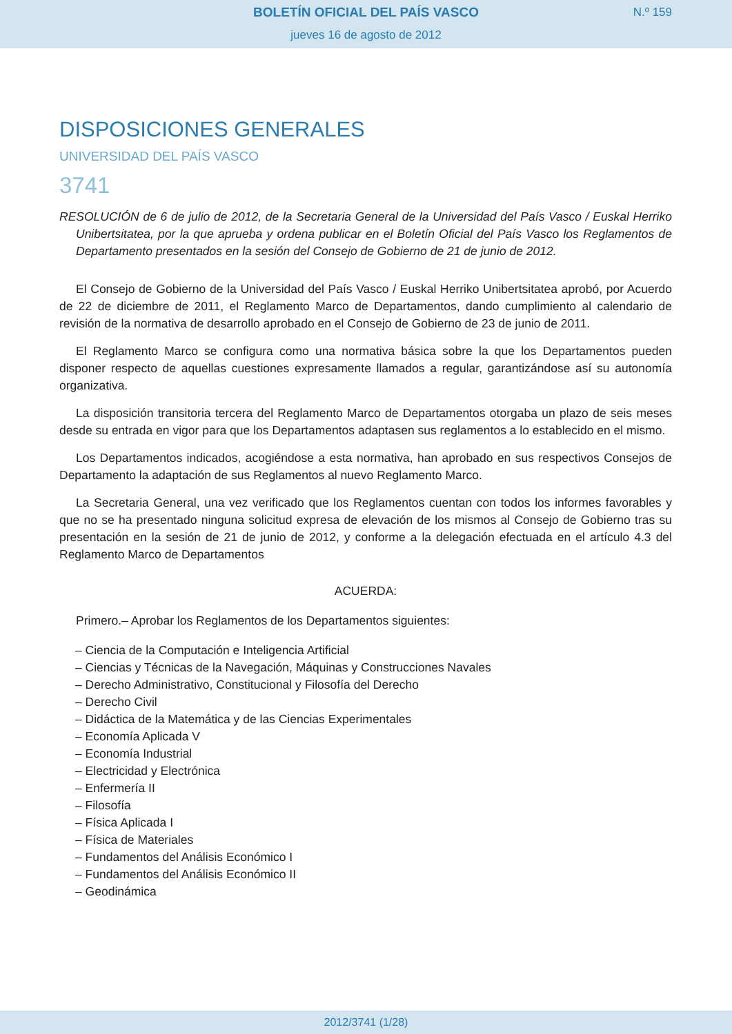BOLETÍN OFICIAL DEL PAÍS VASCO
jueves 16 de agosto de 2012
N.º 159
DISPOSICIONES GENERALES
UNIVERSIDAD DEL PAÍS VASCO
3741
RESOLUCIÓN de 6 de julio de 2012, de la Secretaria General de la Universidad del País Vasco / Euskal Herriko Unibertsitatea, por la que aprueba y ordena publicar en el Boletín Oficial del País Vasco los Reglamentos de Departamento presentados en la sesión del Consejo de Gobierno de 21 de junio de 2012.
El Consejo de Gobierno de la Universidad del País Vasco / Euskal Herriko Unibertsitatea aprobó, por Acuerdo de 22 de diciembre de 2011, el Reglamento Marco de Departamentos, dando cumplimiento al calendario de revisión de la normativa de desarrollo aprobado en el Consejo de Gobierno de 23 de junio de 2011.
El Reglamento Marco se configura como una normativa básica sobre la que los Departamentos pueden disponer respecto de aquellas cuestiones expresamente llamados a regular, garantizándose así su autonomía organizativa.
La disposición transitoria tercera del Reglamento Marco de Departamentos otorgaba un plazo de seis meses desde su entrada en vigor para que los Departamentos adaptasen sus reglamentos a lo establecido en el mismo.
Los Departamentos indicados, acogiéndose a esta normativa, han aprobado en sus respectivos Consejos de Departamento la adaptación de sus Reglamentos al nuevo Reglamento Marco.
La Secretaria General, una vez verificado que los Reglamentos cuentan con todos los informes favorables y que no se ha presentado ninguna solicitud expresa de elevación de los mismos al Consejo de Gobierno tras su presentación en la sesión de 21 de junio de 2012, y conforme a la delegación efectuada en el artículo 4.3 del Reglamento Marco de Departamentos
ACUERDA:
Primero.– Aprobar los Reglamentos de los Departamentos siguientes:
– Ciencia de la Computación e Inteligencia Artificial
– Ciencias y Técnicas de la Navegación, Máquinas y Construcciones Navales
– Derecho Administrativo, Constitucional y Filosofía del Derecho
– Derecho Civil
– Didáctica de la Matemática y de las Ciencias Experimentales
– Economía Aplicada V
– Economía Industrial
– Electricidad y Electrónica
– Enfermería II
– Filosofía
– Física Aplicada I
– Física de Materiales
– Fundamentos del Análisis Económico I
– Fundamentos del Análisis Económico II
– Geodinámica
2012/3741 (1/28)